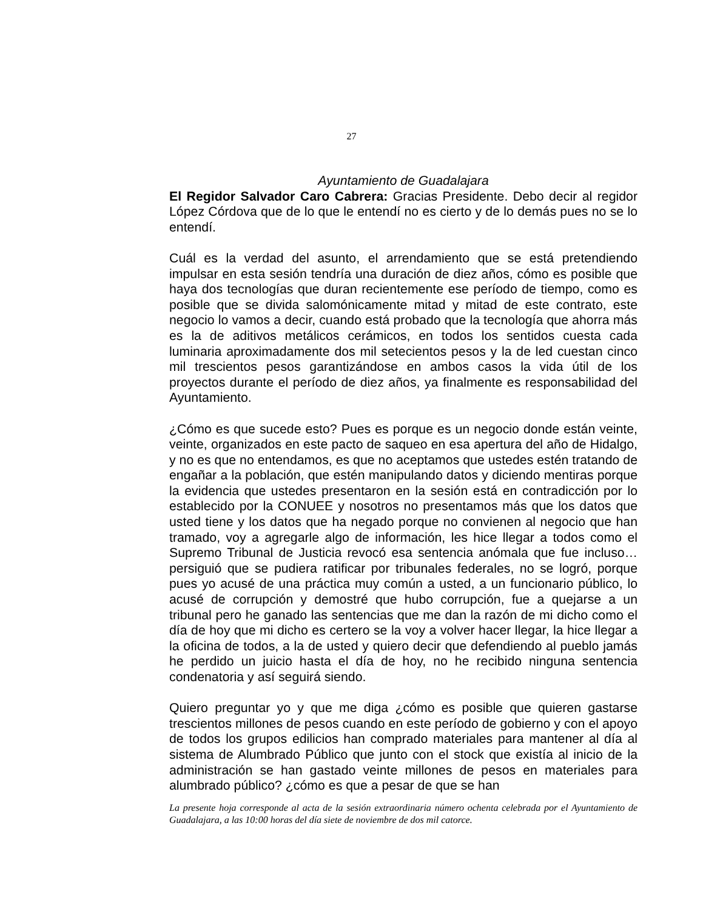27
Ayuntamiento de Guadalajara
El Regidor Salvador Caro Cabrera: Gracias Presidente. Debo decir al regidor López Córdova que de lo que le entendí no es cierto y de lo demás pues no se lo entendí.
Cuál es la verdad del asunto, el arrendamiento que se está pretendiendo impulsar en esta sesión tendría una duración de diez años, cómo es posible que haya dos tecnologías que duran recientemente ese período de tiempo, como es posible que se divida salomónicamente mitad y mitad de este contrato, este negocio lo vamos a decir, cuando está probado que la tecnología que ahorra más es la de aditivos metálicos cerámicos, en todos los sentidos cuesta cada luminaria aproximadamente dos mil setecientos pesos y la de led cuestan cinco mil trescientos pesos garantizándose en ambos casos la vida útil de los proyectos durante el período de diez años, ya finalmente es responsabilidad del Ayuntamiento.
¿Cómo es que sucede esto? Pues es porque es un negocio donde están veinte, veinte, organizados en este pacto de saqueo en esa apertura del año de Hidalgo, y no es que no entendamos, es que no aceptamos que ustedes estén tratando de engañar a la población, que estén manipulando datos y diciendo mentiras porque la evidencia que ustedes presentaron en la sesión está en contradicción por lo establecido por la CONUEE y nosotros no presentamos más que los datos que usted tiene y los datos que ha negado porque no convienen al negocio que han tramado, voy a agregarle algo de información, les hice llegar a todos como el Supremo Tribunal de Justicia revocó esa sentencia anómala que fue incluso… persiguió que se pudiera ratificar por tribunales federales, no se logró, porque pues yo acusé de una práctica muy común a usted, a un funcionario público, lo acusé de corrupción y demostré que hubo corrupción, fue a quejarse a un tribunal pero he ganado las sentencias que me dan la razón de mi dicho como el día de hoy que mi dicho es certero se la voy a volver hacer llegar, la hice llegar a la oficina de todos, a la de usted y quiero decir que defendiendo al pueblo jamás he perdido un juicio hasta el día de hoy, no he recibido ninguna sentencia condenatoria y así seguirá siendo.
Quiero preguntar yo y que me diga ¿cómo es posible que quieren gastarse trescientos millones de pesos cuando en este período de gobierno y con el apoyo de todos los grupos edilicios han comprado materiales para mantener al día al sistema de Alumbrado Público que junto con el stock que existía al inicio de la administración se han gastado veinte millones de pesos en materiales para alumbrado público? ¿cómo es que a pesar de que se han
La presente hoja corresponde al acta de la sesión extraordinaria número ochenta celebrada por el Ayuntamiento de Guadalajara, a las 10:00 horas del día siete de noviembre de dos mil catorce.